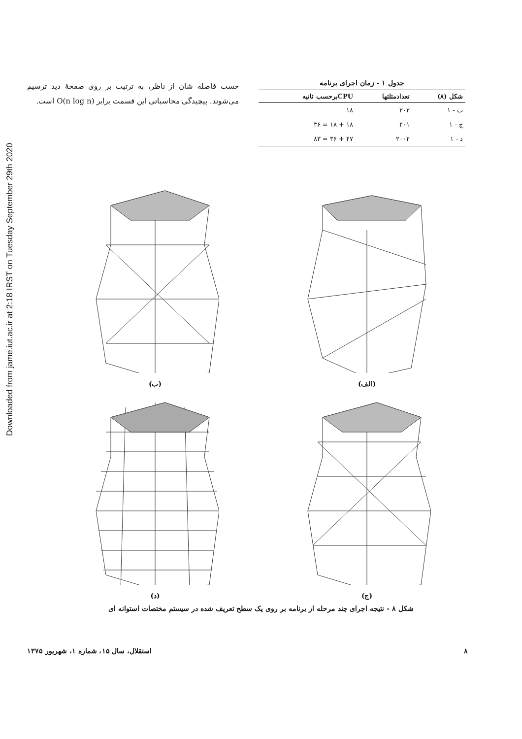Downloaded from jame.iut.ac.ir at 2:18 IRST on Tuesday September 29th 2020
جدول ۱ - زمان اجرای برنامه
| شکل (۸) | تعدادمثلثها | CPUبرحسب ثانیه |
| --- | --- | --- |
| ب - ۱ | ۲۰۲ | ۱۸ |
| ج - ۱ | ۴۰۱ | ۱۸ + ۱۸ = ۳۶ |
| د - ۱ | ۲۰۰۲ | ۴۷ + ۳۶ = ۸۳ |
حسب فاصله شان از ناظر، به ترتیب بر روی صفحهٔ دید ترسیم می‌شوند. پیچیدگی محاسباتی این قسمت برابر O(n log n) است.
(الف)
(ب)
(ج)
(د)
شکل ۸ - نتیجه اجرای چند مرحله از برنامه بر روی یک سطح تعریف شده در سیستم مختصات استوانه ای
استقلال، سال ۱۵، شماره ۱، شهریور ۱۳۷۵ ۸